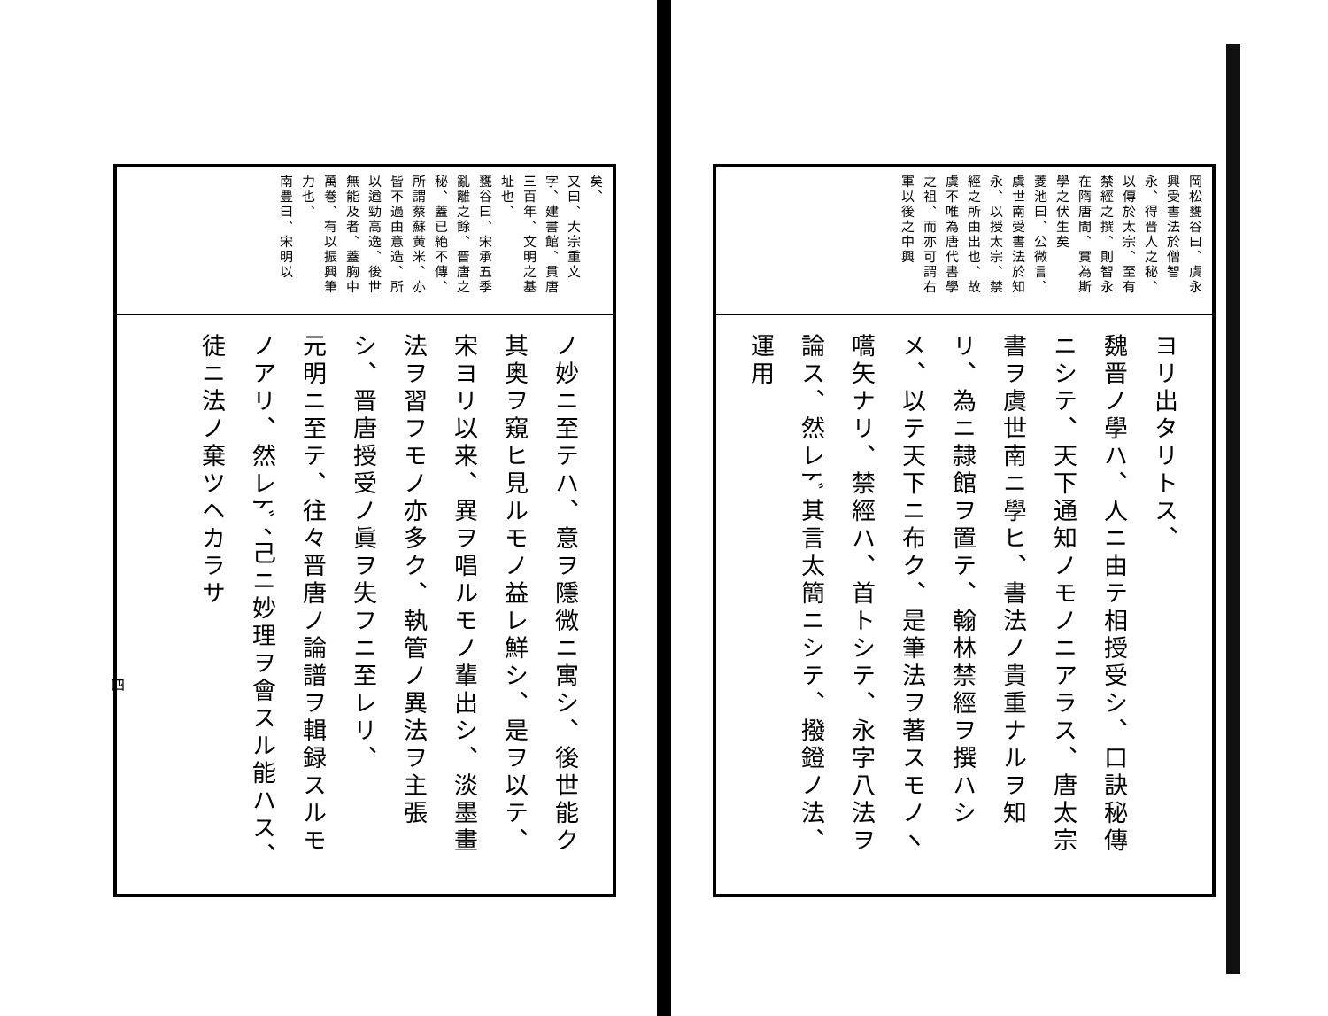岡松甕谷曰、虞永興受書法於僧智永、得晋人之秘、以傳於太宗、至有禁經之撰、則智永在隋唐間、實為斯學之伏生矣
菱池曰、公微言、虞世南受書法於知永、以授太宗、禁經之所由出也、故虞不唯為唐代書學之祖、而亦可謂右軍以後之中興
ヨリ出タリトス、
魏晋ノ學ハ、人ニ由テ相授受シ、口訣秘傳ニシテ、天下通知ノモノニアラス、唐太宗書ヲ虞世南ニ學ヒ、書法ノ貴重ナルヲ知リ、為ニ隷館ヲ置テ、翰林禁經ヲ撰ハシメ、以テ天下ニ布ク、是筆法ヲ著スモノヽ嚆矢ナリ、禁經ハ、首トシテ、永字八法ヲ論ス、然レﾄﾞ其言太簡ニシテ、撥鐙ノ法、運用
矣、
又曰、大宗重文字、建書館、貫唐三百年、文明之基址也、
甕谷曰、宋承五季亂離之餘、晋唐之秘、蓋已絶不傳、所謂蔡蘇黄米、亦皆不過由意造、所以遒勁高逸、後世無能及者、蓋胸中萬巻、有以振興筆力也、
南豊曰、宋明以
ノ妙ニ至テハ、意ヲ隱微ニ寓シ、後世能ク其奥ヲ窺ヒ見ルモノ益レ鮮シ、是ヲ以テ、宋ヨリ以来、異ヲ唱ルモノ輩出シ、淡墨畫法ヲ習フモノ亦多ク、執管ノ異法ヲ主張シ、晋唐授受ノ眞ヲ失フニ至レリ、
元明ニ至テ、往々晋唐ノ論譜ヲ輯録スルモノアリ、然レﾄﾞ、己ニ妙理ヲ會スル能ハス、徒ニ法ノ棄ツヘカラサ
四